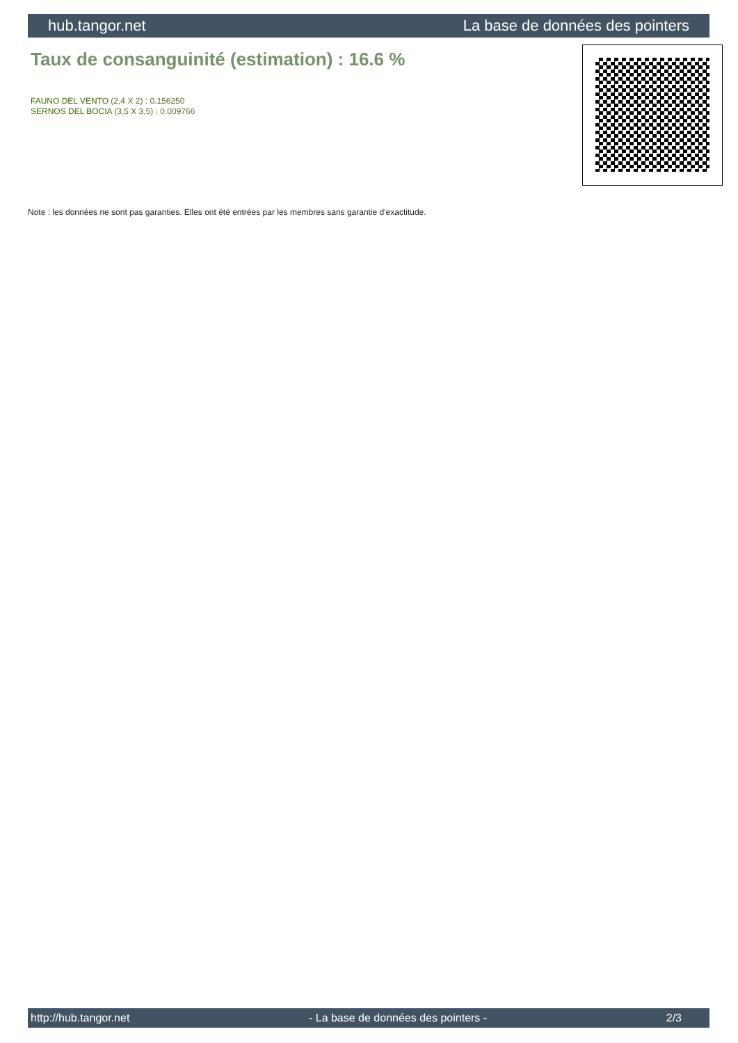hub.tangor.net La base de données des pointers
Taux de consanguinité (estimation) : 16.6 %
FAUNO DEL VENTO (2,4 X 2) : 0.156250
SERNOS DEL BOCIA (3,5 X 3,5) : 0.009766
Note : les données ne sont pas garanties. Elles ont été entrées par les membres sans garantie d'exactitude.
http://hub.tangor.net - La base de données des pointers - 2/3